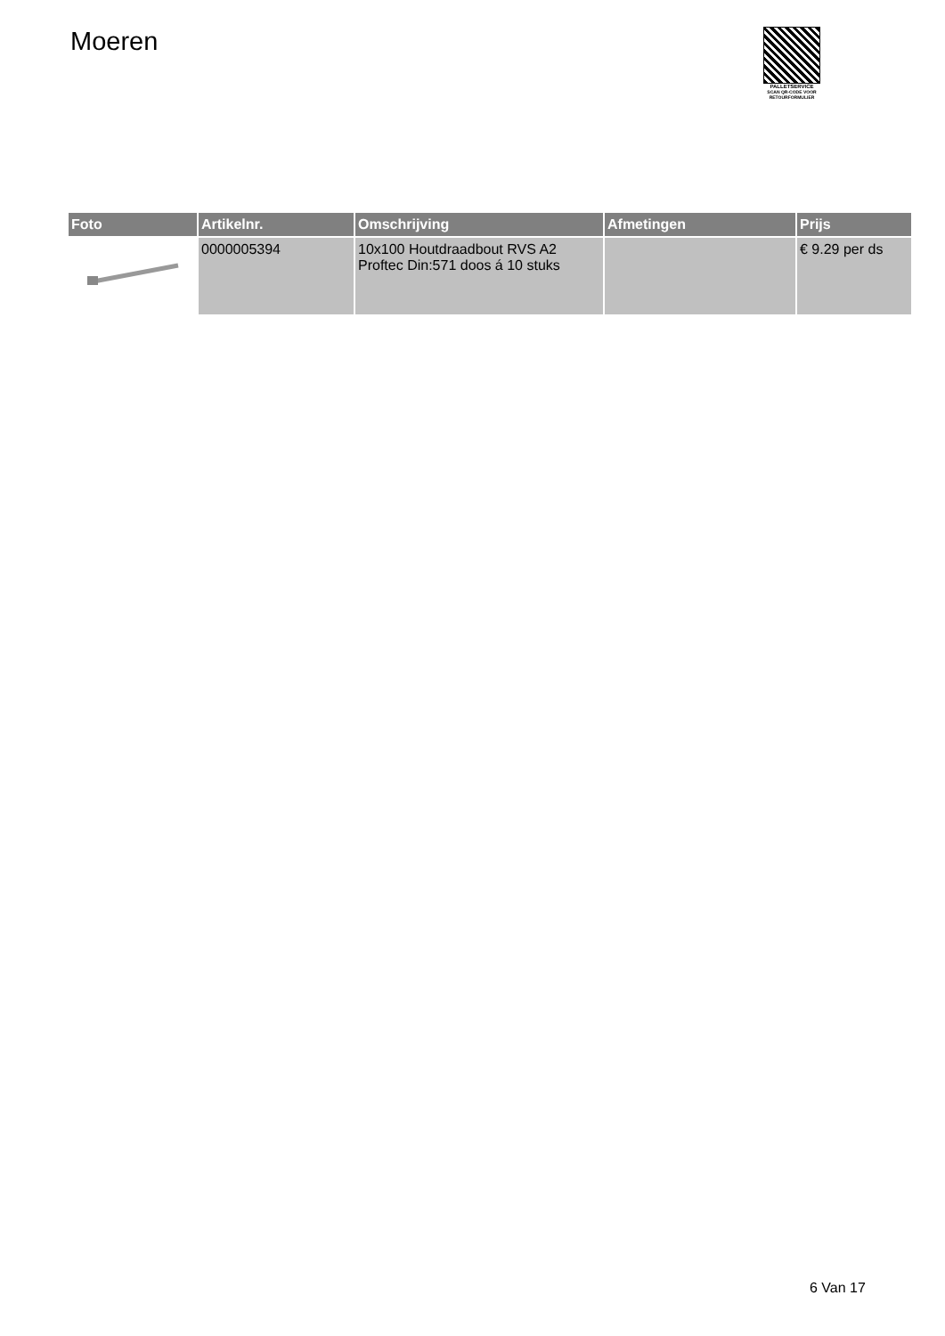Moeren
PALLETSERVICE
SCAN QR-CODE VOOR RETOURFORMULIER
| Foto | Artikelnr. | Omschrijving | Afmetingen | Prijs |
| --- | --- | --- | --- | --- |
| | 0000005394 | 10x100 Houtdraadbout RVS A2 Proftec Din:571 doos á 10 stuks | | € 9.29 per ds |
6 Van 17